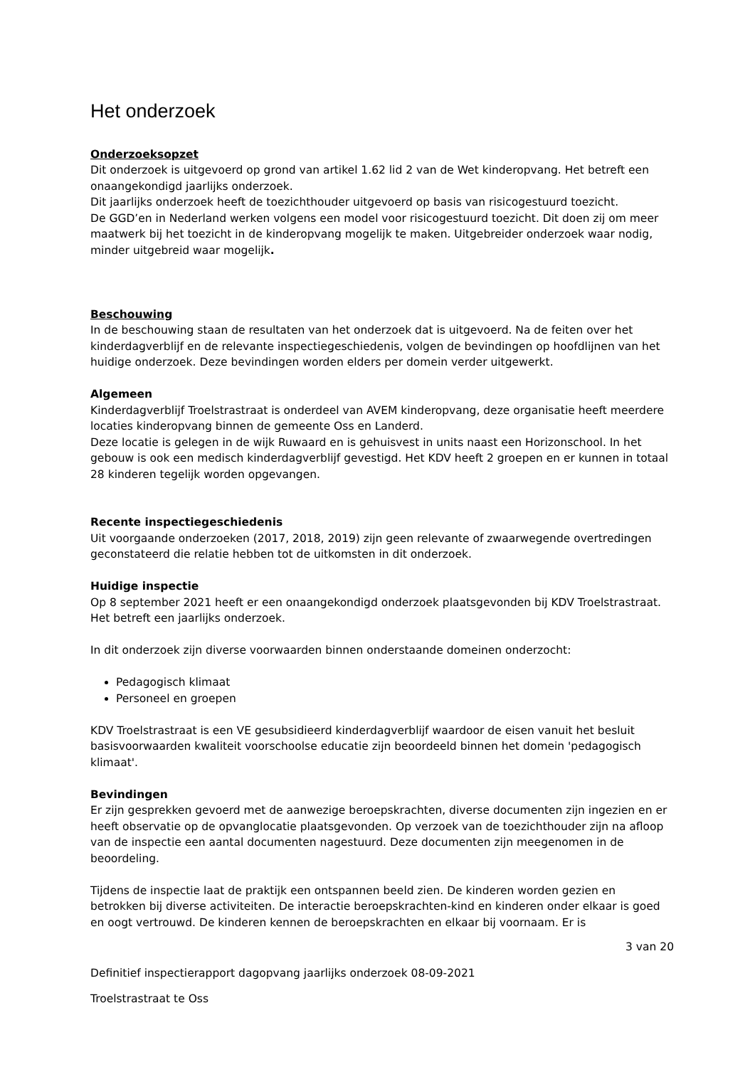Het onderzoek
Onderzoeksopzet
Dit onderzoek is uitgevoerd op grond van artikel 1.62 lid 2 van de Wet kinderopvang. Het betreft een onaangekondigd jaarlijks onderzoek.
Dit jaarlijks onderzoek heeft de toezichthouder uitgevoerd op basis van risicogestuurd toezicht.
De GGD’en in Nederland werken volgens een model voor risicogestuurd toezicht. Dit doen zij om meer maatwerk bij het toezicht in de kinderopvang mogelijk te maken. Uitgebreider onderzoek waar nodig, minder uitgebreid waar mogelijk.
Beschouwing
In de beschouwing staan de resultaten van het onderzoek dat is uitgevoerd. Na de feiten over het kinderdagverblijf en de relevante inspectiegeschiedenis, volgen de bevindingen op hoofdlijnen van het huidige onderzoek. Deze bevindingen worden elders per domein verder uitgewerkt.
Algemeen
Kinderdagverblijf Troelstrastraat is onderdeel van AVEM kinderopvang, deze organisatie heeft meerdere locaties kinderopvang binnen de gemeente Oss en Landerd.
Deze locatie is gelegen in de wijk Ruwaard en is gehuisvest in units naast een Horizonschool. In het gebouw is ook een medisch kinderdagverblijf gevestigd. Het KDV heeft 2 groepen en er kunnen in totaal 28 kinderen tegelijk worden opgevangen.
Recente inspectiegeschiedenis
Uit voorgaande onderzoeken (2017, 2018, 2019) zijn geen relevante of zwaarwegende overtredingen geconstateerd die relatie hebben tot de uitkomsten in dit onderzoek.
Huidige inspectie
Op 8 september 2021 heeft er een onaangekondigd onderzoek plaatsgevonden bij KDV Troelstrastraat. Het betreft een jaarlijks onderzoek.
In dit onderzoek zijn diverse voorwaarden binnen onderstaande domeinen onderzocht:
Pedagogisch klimaat
Personeel en groepen
KDV Troelstrastraat is een VE gesubsidieerd kinderdagverblijf waardoor de eisen vanuit het besluit basisvoorwaarden kwaliteit voorschoolse educatie zijn beoordeeld binnen het domein 'pedagogisch klimaat'.
Bevindingen
Er zijn gesprekken gevoerd met de aanwezige beroepskrachten, diverse documenten zijn ingezien en er heeft observatie op de opvanglocatie plaatsgevonden. Op verzoek van de toezichthouder zijn na afloop van de inspectie een aantal documenten nagestuurd. Deze documenten zijn meegenomen in de beoordeling.
Tijdens de inspectie laat de praktijk een ontspannen beeld zien. De kinderen worden gezien en betrokken bij diverse activiteiten. De interactie beroepskrachten-kind en kinderen onder elkaar is goed en oogt vertrouwd. De kinderen kennen de beroepskrachten en elkaar bij voornaam. Er is
3 van 20
Definitief inspectierapport dagopvang jaarlijks onderzoek 08-09-2021
Troelstrastraat te Oss